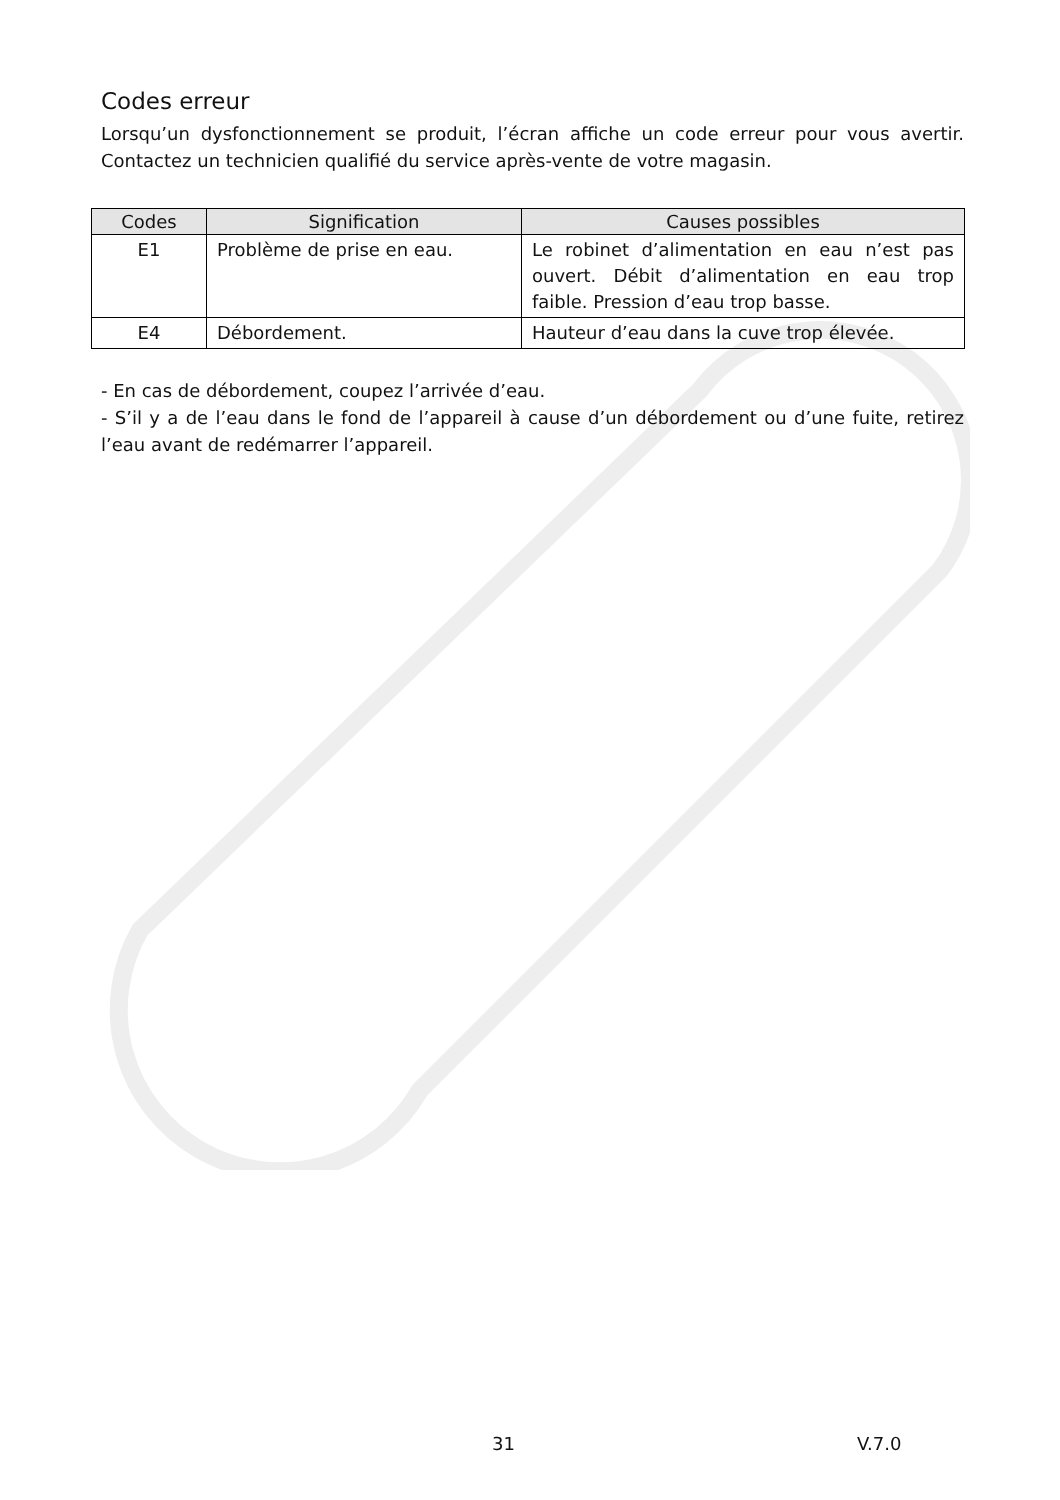Codes erreur
Lorsqu’un dysfonctionnement se produit, l’écran affiche un code erreur pour vous avertir. Contactez un technicien qualifié du service après-vente de votre magasin.
| Codes | Signification | Causes possibles |
| --- | --- | --- |
| E1 | Problème de prise en eau. | Le robinet d’alimentation en eau n’est pas ouvert. Débit d’alimentation en eau trop faible. Pression d’eau trop basse. |
| E4 | Débordement. | Hauteur d’eau dans la cuve trop élevée. |
- En cas de débordement, coupez l’arrivée d’eau.
- S’il y a de l’eau dans le fond de l’appareil à cause d’un débordement ou d’une fuite, retirez l’eau avant de redémarrer l’appareil.
31 V.7.0